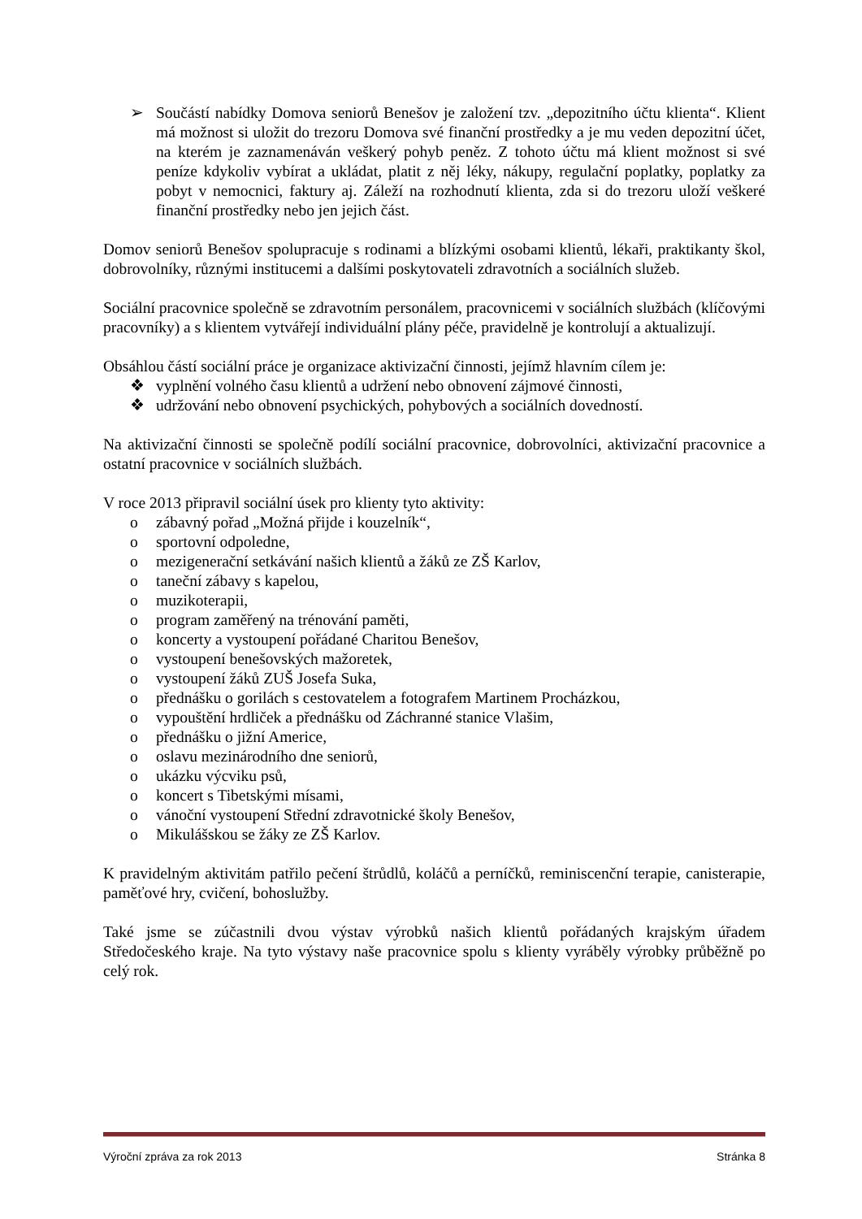➢ Součástí nabídky Domova seniorů Benešov je založení tzv. „depozitního účtu klienta“. Klient má možnost si uložit do trezoru Domova své finanční prostředky a je mu veden depozitní účet, na kterém je zaznamenáván veškerý pohyb peněz. Z tohoto účtu má klient možnost si své peníze kdykoliv vybírat a ukládat, platit z něj léky, nákupy, regulační poplatky, poplatky za pobyt v nemocnici, faktury aj. Záleží na rozhodnutí klienta, zda si do trezoru uloží veškeré finanční prostředky nebo jen jejich část.
Domov seniorů Benešov spolupracuje s rodinami a blízkými osobami klientů, lékaři, praktikanty škol, dobrovolníky, různými institucemi a dalšími poskytovateli zdravotních a sociálních služeb.
Sociální pracovnice společně se zdravotním personálem, pracovnicemi v sociálních službách (klíčovými pracovníky) a s klientem vytvářejí individuální plány péče, pravidelně je kontrolují a aktualizují.
Obsáhlou částí sociální práce je organizace aktivizační činnosti, jejímž hlavním cílem je:
❖ vyplnění volného času klientů a udržení nebo obnovení zájmové činnosti,
❖ udržování nebo obnovení psychických, pohybových a sociálních dovedností.
Na aktivizační činnosti se společně podílí sociální pracovnice, dobrovolníci, aktivizační pracovnice a ostatní pracovnice v sociálních službách.
V roce 2013 připravil sociální úsek pro klienty tyto aktivity:
o zábavný pořad „Možná přijde i kouzelník“,
o sportovní odpoledne,
o mezigenerační setkávání našich klientů a žáků ze ZŠ Karlov,
o taneční zábavy s kapelou,
o muzikoterapii,
o program zaměřený na trénování paměti,
o koncerty a vystoupení pořádané Charitou Benešov,
o vystoupení benešovských mažoretek,
o vystoupení žáků ZUŠ Josefa Suka,
o přednášku o gorilách s cestovatelem a fotografem Martinem Procházkou,
o vypouštění hrdliček a přednášku od Záchranné stanice Vlašim,
o přednášku o jižní Americe,
o oslavu mezinárodního dne seniorů,
o ukázku výcviku psů,
o koncert s Tibetskými mísami,
o vánoční vystoupení Střední zdravotnické školy Benešov,
o Mikulášskou se žáky ze ZŠ Karlov.
K pravidelným aktivitám patřilo pečení štrůdlů, koláčů a perníčků, reminiscenční terapie, canisterapie, paměťové hry, cvičení, bohoslužby.
Také jsme se zúčastnili dvou výstav výrobků našich klientů pořádaných krajským úřadem Středočeského kraje. Na tyto výstavy naše pracovnice spolu s klienty vyráběly výrobky průběžně po celý rok.
Výroční zpráva za rok 2013 Stránka 8